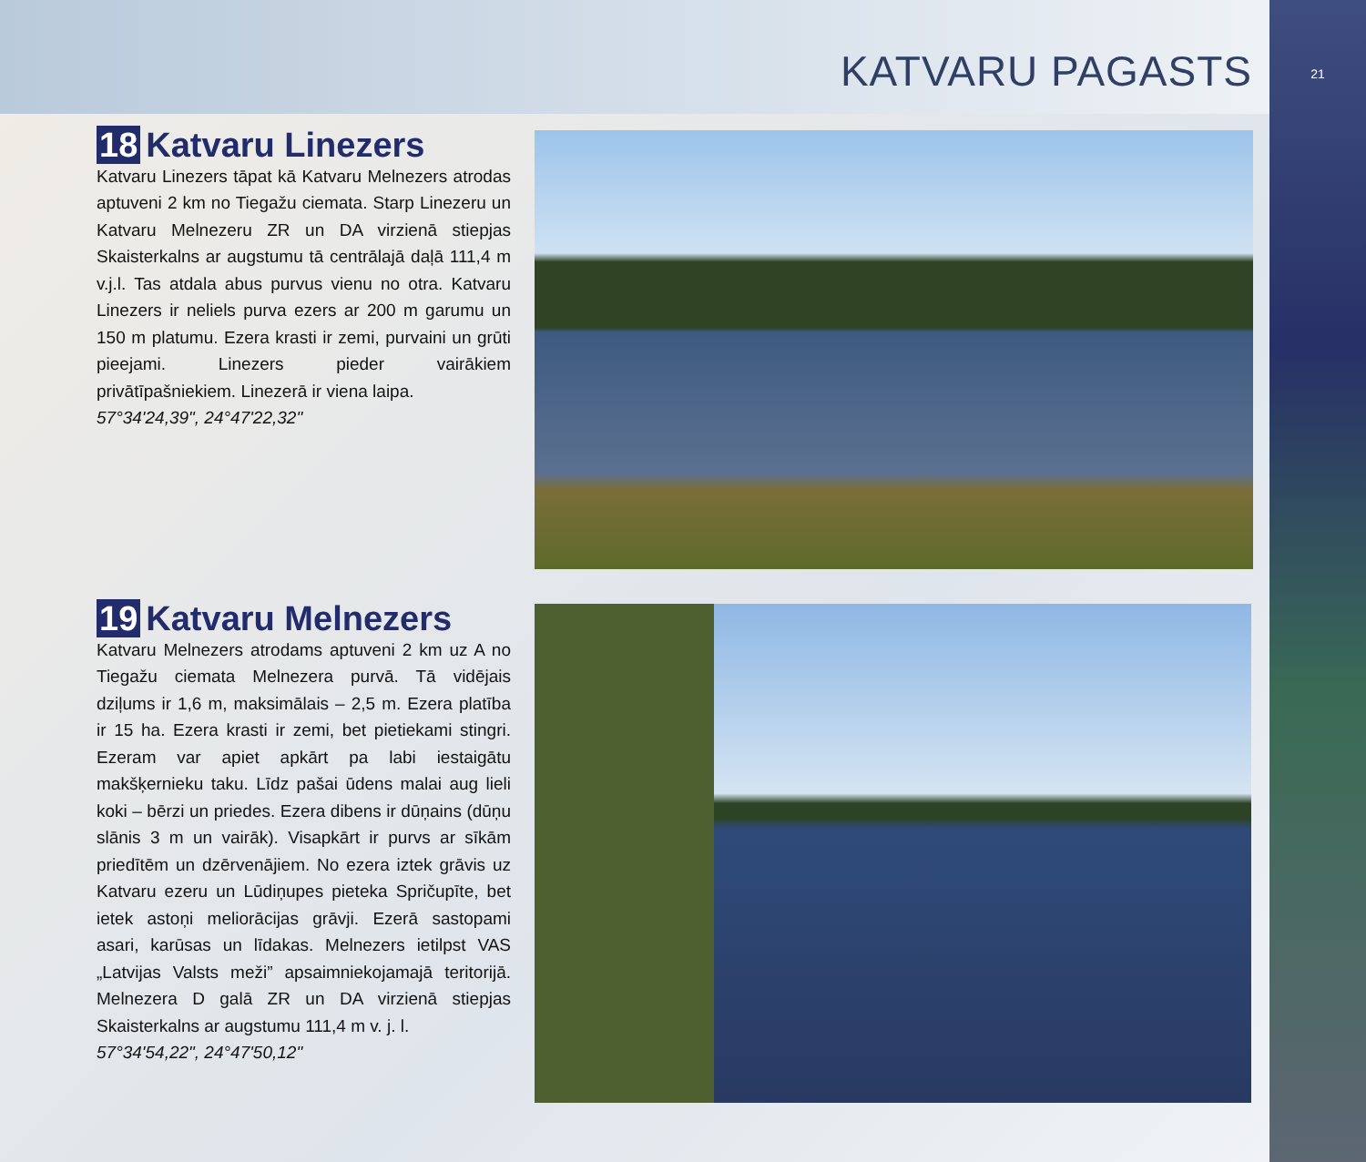21
KATVARU PAGASTS
18 Katvaru Linezers
Katvaru Linezers tāpat kā Katvaru Melnezers atrodas aptuveni 2 km no Tiegažu ciemata. Starp Linezeru un Katvaru Melnezeru ZR un DA virzienā stiepjas Skaister­kalns ar augstumu tā centrālajā daļā 111,4 m v.j.l. Tas atdala abus purvus vienu no otra. Katvaru Linezers ir neliels purva ezers ar 200 m garumu un 150 m platumu. Ezera krasti ir zemi, purvaini un grūti pieejami. Linezers pieder vairākiem privātīpašniekiem. Linezerā ir viena laipa.
57°34'24,39", 24°47'22,32"
19 Katvaru Melnezers
Katvaru Melnezers atrodams aptuveni 2 km uz A no Tiegažu ciemata Melnezera purvā. Tā vidējais dziļums ir 1,6 m, maksimālais – 2,5 m. Ezera platība ir 15 ha. Ezera krasti ir zemi, bet pietiekami stingri. Ezeram var apiet apkārt pa labi iestaigātu makšķernieku taku. Līdz pašai ūdens malai aug lieli koki – bērzi un priedes. Ezera dibens ir dūņains (dūņu slānis 3 m un vairāk). Visapkārt ir purvs ar sīkām priedītēm un dzērvenājiem. No ezera iztek grāvis uz Katvaru ezeru un Lūdiņupes pieteka Spričupīte, bet ietek astoņi meliorācijas grāvji. Ezerā sastopami asari, karūsas un līdakas. Melnezers ietilpst VAS „Latvijas Valsts meži” apsaimniekojamajā teritorijā. Melnezera D galā ZR un DA virzienā stiepjas Skaisterkalns ar augstumu 111,4 m v. j. l.
57°34'54,22", 24°47'50,12"